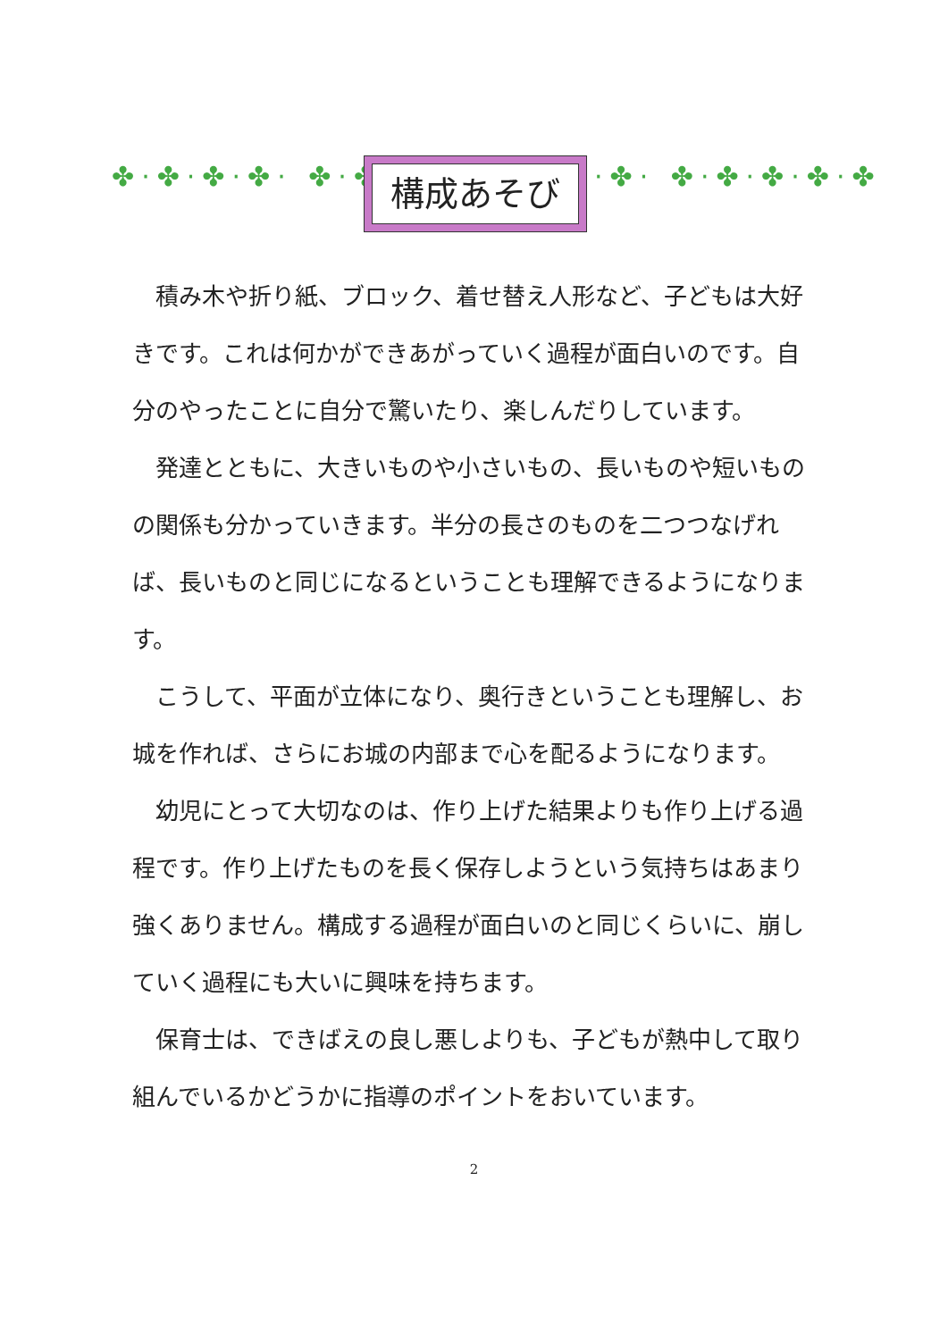✤·✤·✤·✤· ✤·✤ 構成あそび ·✤· ✤·✤·✤·✤·✤
積み木や折り紙、ブロック、着せ替え人形など、子どもは大好きです。これは何かができあがっていく過程が面白いのです。自分のやったことに自分で驚いたり、楽しんだりしています。
発達とともに、大きいものや小さいもの、長いものや短いものの関係も分かっていきます。半分の長さのものを二つつなげれば、長いものと同じになるということも理解できるようになります。
こうして、平面が立体になり、奥行きということも理解し、お城を作れば、さらにお城の内部まで心を配るようになります。
幼児にとって大切なのは、作り上げた結果よりも作り上げる過程です。作り上げたものを長く保存しようという気持ちはあまり強くありません。構成する過程が面白いのと同じくらいに、崩していく過程にも大いに興味を持ちます。
保育士は、できばえの良し悪しよりも、子どもが熱中して取り組んでいるかどうかに指導のポイントをおいています。
2